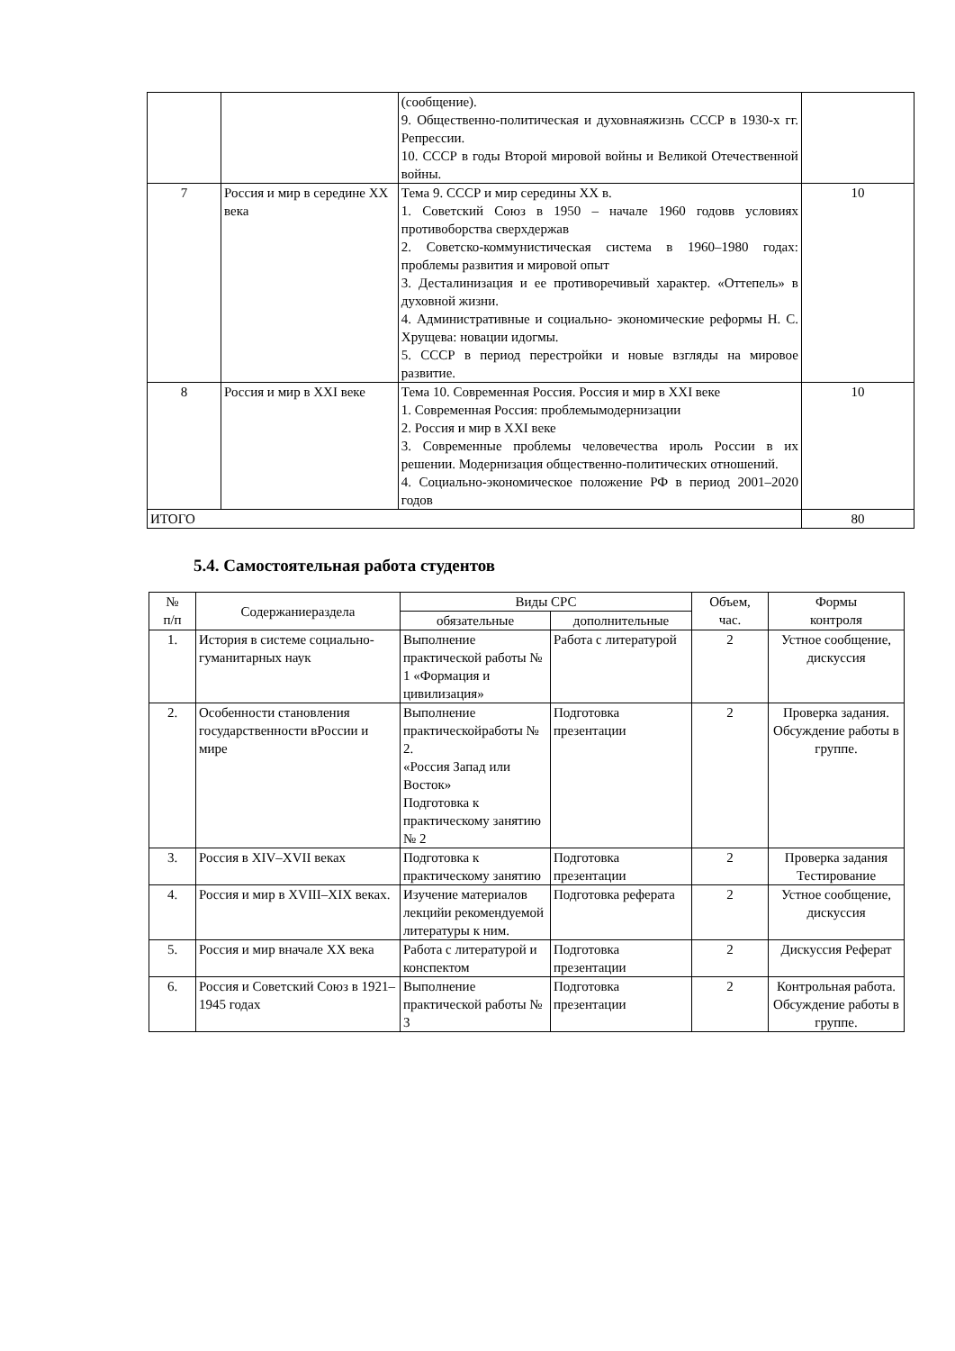| | | (сообщение). 9. Общественно-политическая и духовнаяжизнь СССР в 1930-х гг. Репрессии. 10. СССР в годы Второй мировой войны и Великой Отечественной войны. | |
| 7 | Россия и мир в середине ХХ века | Тема 9. СССР и мир середины ХХ в. 1. Советский Союз в 1950 – начале 1960 годовв условиях противоборства сверхдержав 2. Советско-коммунистическая система в 1960–1980 годах: проблемы развития и мировой опыт 3. Десталинизация и ее противоречивый характер. «Оттепель» в духовной жизни. 4. Административные и социально- экономические реформы Н. С. Хрущева: новации идогмы. 5. СССР в период перестройки и новые взгляды на мировое развитие. | 10 |
| 8 | Россия и мир в XXI веке | Тема 10. Современная Россия. Россия и мир в XXI веке 1. Современная Россия: проблемымодернизации 2. Россия и мир в XXI веке 3. Современные проблемы человечества ироль России в их решении. Модернизация общественно-политических отношений. 4. Социально-экономическое положение РФ в период 2001–2020 годов | 10 |
| ИТОГО | | | 80 |
5.4. Самостоятельная работа студентов
| № п/п | Содержаниераздела | Виды СРС | | Объем, час. | Формы контроля |
| --- | --- | --- | --- | --- | --- |
| | | обязательные | дополнительные | | |
| 1. | История в системе социально-гуманитарных наук | Выполнение практической работы № 1 «Формация и цивилизация» | Работа с литературой | 2 | Устное сообщение, дискуссия |
| 2. | Особенности становления государственности вРоссии и мире | Выполнение практическойработы № 2. «Россия Запад или Восток» Подготовка к практическому занятию № 2 | Подготовка презентации | 2 | Проверка задания. Обсуждение работы в группе. |
| 3. | Россия в XIV–XVII веках | Подготовка к практическому занятию | Подготовка презентации | 2 | Проверка задания Тестирование |
| 4. | Россия и мир в XVIII–XIX веках. | Изучение материалов лекцийи рекомендуемой литературы к ним. | Подготовка реферата | 2 | Устное сообщение, дискуссия |
| 5. | Россия и мир вначале ХХ века | Работа с литературой и конспектом | Подготовка презентации | 2 | Дискуссия Реферат |
| 6. | Россия и Советский Союз в 1921–1945 годах | Выполнение практической работы № 3 | Подготовка презентации | 2 | Контрольная работа. Обсуждение работы в группе. |